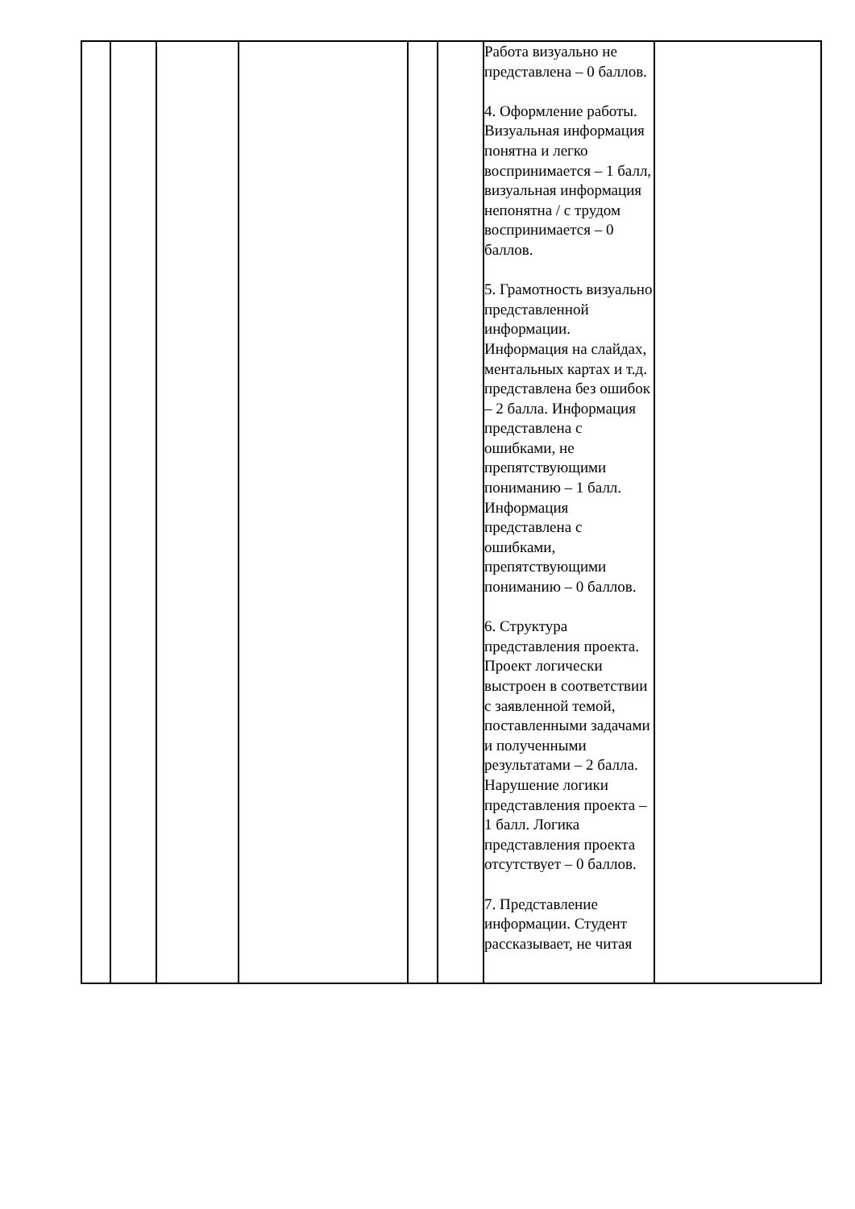| | | | | | | Работа визуально не представлена – 0 баллов. 4. Оформление работы. Визуальная информация понятна и легко воспринимается – 1 балл, визуальная информация непонятна / с трудом воспринимается – 0 баллов. 5. Грамотность визуально представленной информации. Информация на слайдах, ментальных картах и т.д. представлена без ошибок – 2 балла. Информация представлена с ошибками, не препятствующими пониманию – 1 балл. Информация представлена с ошибками, препятствующими пониманию – 0 баллов. 6. Структура представления проекта. Проект логически выстроен в соответствии с заявленной темой, поставленными задачами и полученными результатами – 2 балла. Нарушение логики представления проекта – 1 балл. Логика представления проекта отсутствует – 0 баллов. 7. Представление информации. Студент рассказывает, не читая | |